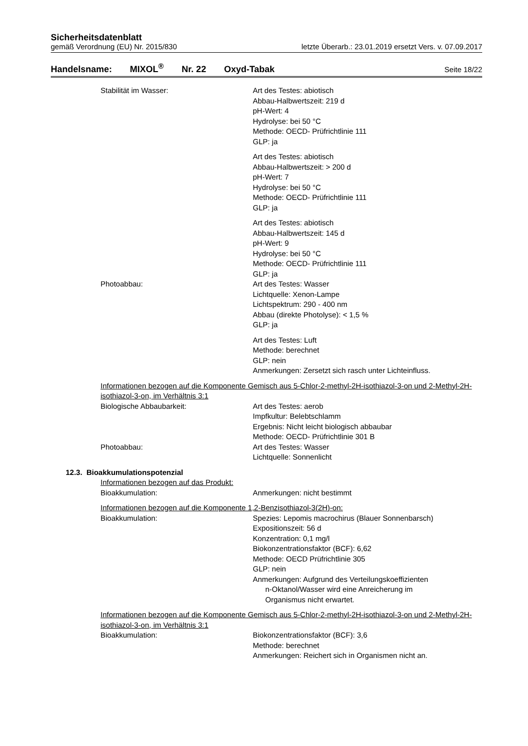Sicherheitsdatenblatt
gemäß Verordnung (EU) Nr. 2015/830 letzte Überarb.: 23.01.2019 ersetzt Vers. v. 07.09.2017
Handelsname: MIXOL<sup>®</sup> Nr. 22 Oxyd-Tabak Seite 18/22
Stabilität im Wasser: Art des Testes: abiotisch
Abbau-Halbwertszeit: 219 d
pH-Wert: 4
Hydrolyse: bei 50 °C
Methode: OECD- Prüfrichtlinie 111
GLP: ja
Art des Testes: abiotisch
Abbau-Halbwertszeit: > 200 d
pH-Wert: 7
Hydrolyse: bei 50 °C
Methode: OECD- Prüfrichtlinie 111
GLP: ja
Art des Testes: abiotisch
Abbau-Halbwertszeit: 145 d
pH-Wert: 9
Hydrolyse: bei 50 °C
Methode: OECD- Prüfrichtlinie 111
GLP: ja
Photoabbau: Art des Testes: Wasser
Lichtquelle: Xenon-Lampe
Lichtspektrum: 290 - 400 nm
Abbau (direkte Photolyse): < 1,5 %
GLP: ja
Art des Testes: Luft
Methode: berechnet
GLP: nein
Anmerkungen: Zersetzt sich rasch unter Lichteinfluss.
Informationen bezogen auf die Komponente Gemisch aus 5-Chlor-2-methyl-2H-isothiazol-3-on und 2-Methyl-2H-isothiazol-3-on, im Verhältnis 3:1
Biologische Abbaubarkeit: Art des Testes: aerob
Impfkultur: Belebtschlamm
Ergebnis: Nicht leicht biologisch abbaubar
Methode: OECD- Prüfrichtlinie 301 B
Photoabbau: Art des Testes: Wasser
Lichtquelle: Sonnenlicht
12.3. Bioakkumulationspotenzial
Informationen bezogen auf das Produkt:
Bioakkumulation: Anmerkungen: nicht bestimmt
Informationen bezogen auf die Komponente 1,2-Benzisothiazol-3(2H)-on:
Bioakkumulation: Spezies: Lepomis macrochirus (Blauer Sonnenbarsch)
Expositionszeit: 56 d
Konzentration: 0,1 mg/l
Biokonzentrationsfaktor (BCF): 6,62
Methode: OECD Prüfrichtlinie 305
GLP: nein
Anmerkungen: Aufgrund des Verteilungskoeffizienten
n-Oktanol/Wasser wird eine Anreicherung im
Organismus nicht erwartet.
Informationen bezogen auf die Komponente Gemisch aus 5-Chlor-2-methyl-2H-isothiazol-3-on und 2-Methyl-2H-isothiazol-3-on, im Verhältnis 3:1
Bioakkumulation: Biokonzentrationsfaktor (BCF): 3,6
Methode: berechnet
Anmerkungen: Reichert sich in Organismen nicht an.